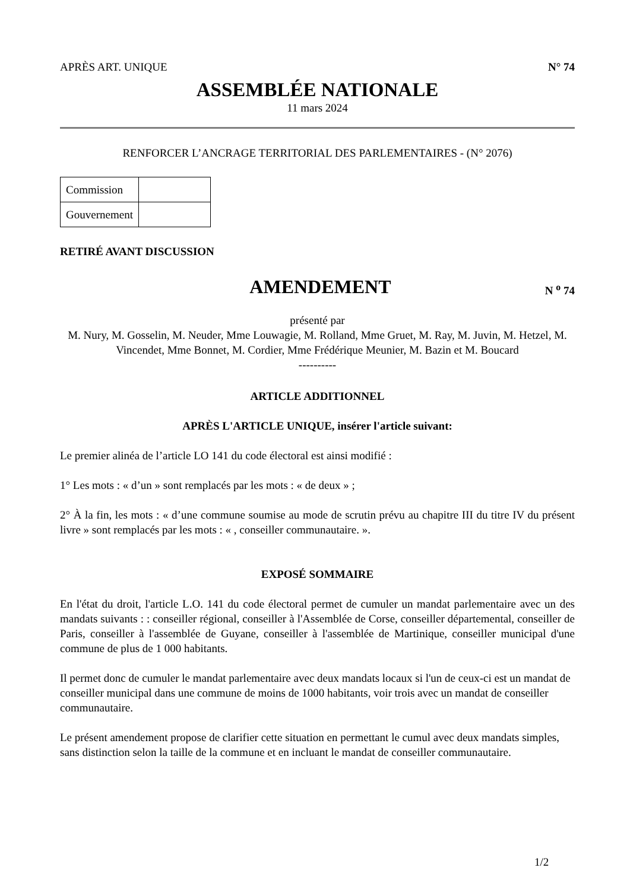APRÈS ART. UNIQUE N° 74
ASSEMBLÉE NATIONALE
11 mars 2024
RENFORCER L’ANCRAGE TERRITORIAL DES PARLEMENTAIRES - (N° 2076)
| Commission | |
| Gouvernement | |
RETIRÉ AVANT DISCUSSION
AMENDEMENT
N <sup>o</sup> 74
présenté par
M. Nury, M. Gosselin, M. Neuder, Mme Louwagie, M. Rolland, Mme Gruet, M. Ray, M. Juvin, M. Hetzel, M. Vincendet, Mme Bonnet, M. Cordier, Mme Frédérique Meunier, M. Bazin et M. Boucard
----------
ARTICLE ADDITIONNEL
APRÈS L'ARTICLE UNIQUE, insérer l'article suivant:
Le premier alinéa de l’article LO 141 du code électoral est ainsi modifié :
1° Les mots : « d’un » sont remplacés par les mots : « de deux » ;
2° À la fin, les mots : « d’une commune soumise au mode de scrutin prévu au chapitre III du titre IV du présent livre » sont remplacés par les mots : « , conseiller communautaire. ».
EXPOSÉ SOMMAIRE
En l'état du droit, l'article L.O. 141 du code électoral permet de cumuler un mandat parlementaire avec un des mandats suivants : : conseiller régional, conseiller à l'Assemblée de Corse, conseiller départemental, conseiller de Paris, conseiller à l'assemblée de Guyane, conseiller à l'assemblée de Martinique, conseiller municipal d'une commune de plus de 1 000 habitants.
Il permet donc de cumuler le mandat parlementaire avec deux mandats locaux si l'un de ceux-ci est un mandat de conseiller municipal dans une commune de moins de 1000 habitants, voir trois avec un mandat de conseiller communautaire.
Le présent amendement propose de clarifier cette situation en permettant le cumul avec deux mandats simples, sans distinction selon la taille de la commune et en incluant le mandat de conseiller communautaire.
1/2